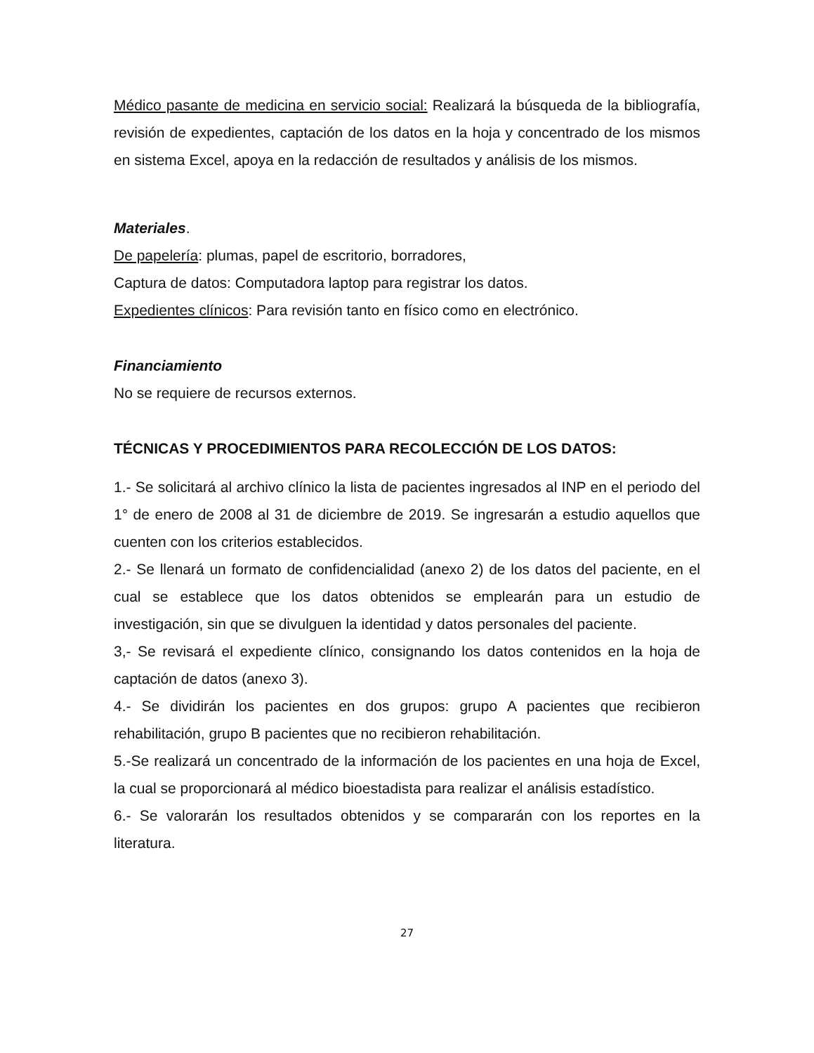Médico pasante de medicina en servicio social: Realizará la búsqueda de la bibliografía, revisión de expedientes, captación de los datos en la hoja y concentrado de los mismos en sistema Excel, apoya en la redacción de resultados y análisis de los mismos.
Materiales.
De papelería: plumas, papel de escritorio, borradores,
Captura de datos: Computadora laptop para registrar los datos.
Expedientes clínicos: Para revisión tanto en físico como en electrónico.
Financiamiento
No se requiere de recursos externos.
TÉCNICAS Y PROCEDIMIENTOS PARA RECOLECCIÓN DE LOS DATOS:
1.- Se solicitará al archivo clínico la lista de pacientes ingresados al INP en el periodo del 1° de enero de 2008 al 31 de diciembre de 2019. Se ingresarán a estudio aquellos que cuenten con los criterios establecidos.
2.- Se llenará un formato de confidencialidad (anexo 2) de los datos del paciente, en el cual se establece que los datos obtenidos se emplearán para un estudio de investigación, sin que se divulguen la identidad y datos personales del paciente.
3,- Se revisará el expediente clínico, consignando los datos contenidos en la hoja de captación de datos (anexo 3).
4.- Se dividirán los pacientes en dos grupos: grupo A pacientes que recibieron rehabilitación, grupo B pacientes que no recibieron rehabilitación.
5.-Se realizará un concentrado de la información de los pacientes en una hoja de Excel, la cual se proporcionará al médico bioestadista para realizar el análisis estadístico.
6.- Se valorarán los resultados obtenidos y se compararán con los reportes en la literatura.
27